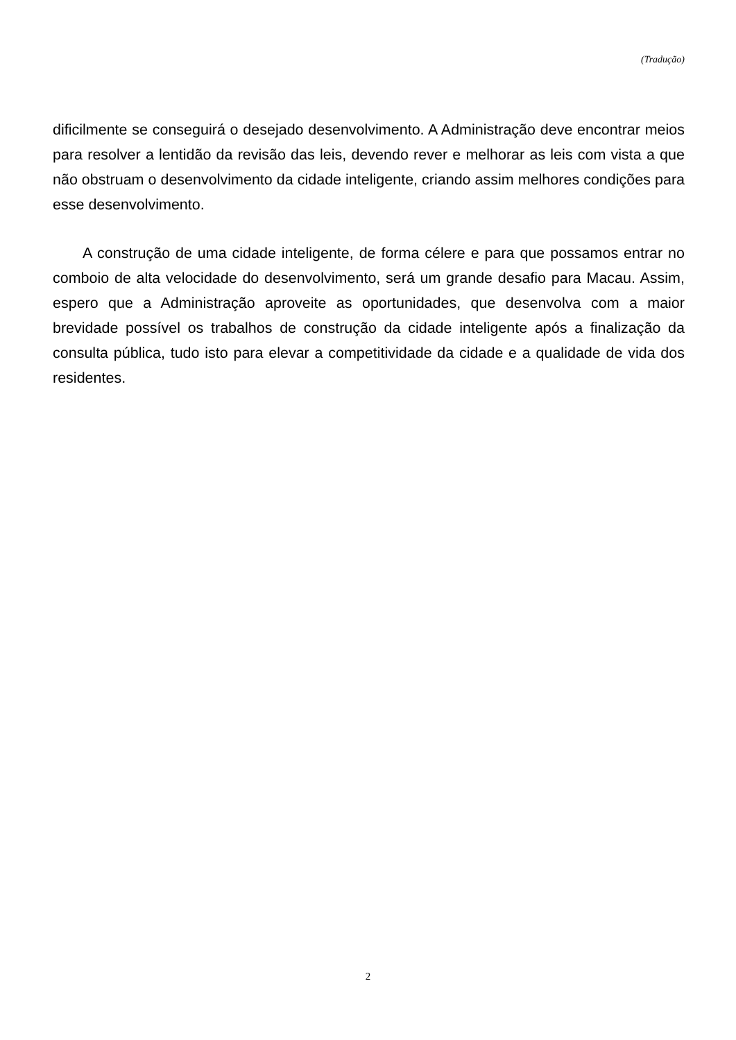(Tradução)
dificilmente se conseguirá o desejado desenvolvimento. A Administração deve encontrar meios para resolver a lentidão da revisão das leis, devendo rever e melhorar as leis com vista a que não obstruam o desenvolvimento da cidade inteligente, criando assim melhores condições para esse desenvolvimento.
A construção de uma cidade inteligente, de forma célere e para que possamos entrar no comboio de alta velocidade do desenvolvimento, será um grande desafio para Macau. Assim, espero que a Administração aproveite as oportunidades, que desenvolva com a maior brevidade possível os trabalhos de construção da cidade inteligente após a finalização da consulta pública, tudo isto para elevar a competitividade da cidade e a qualidade de vida dos residentes.
2